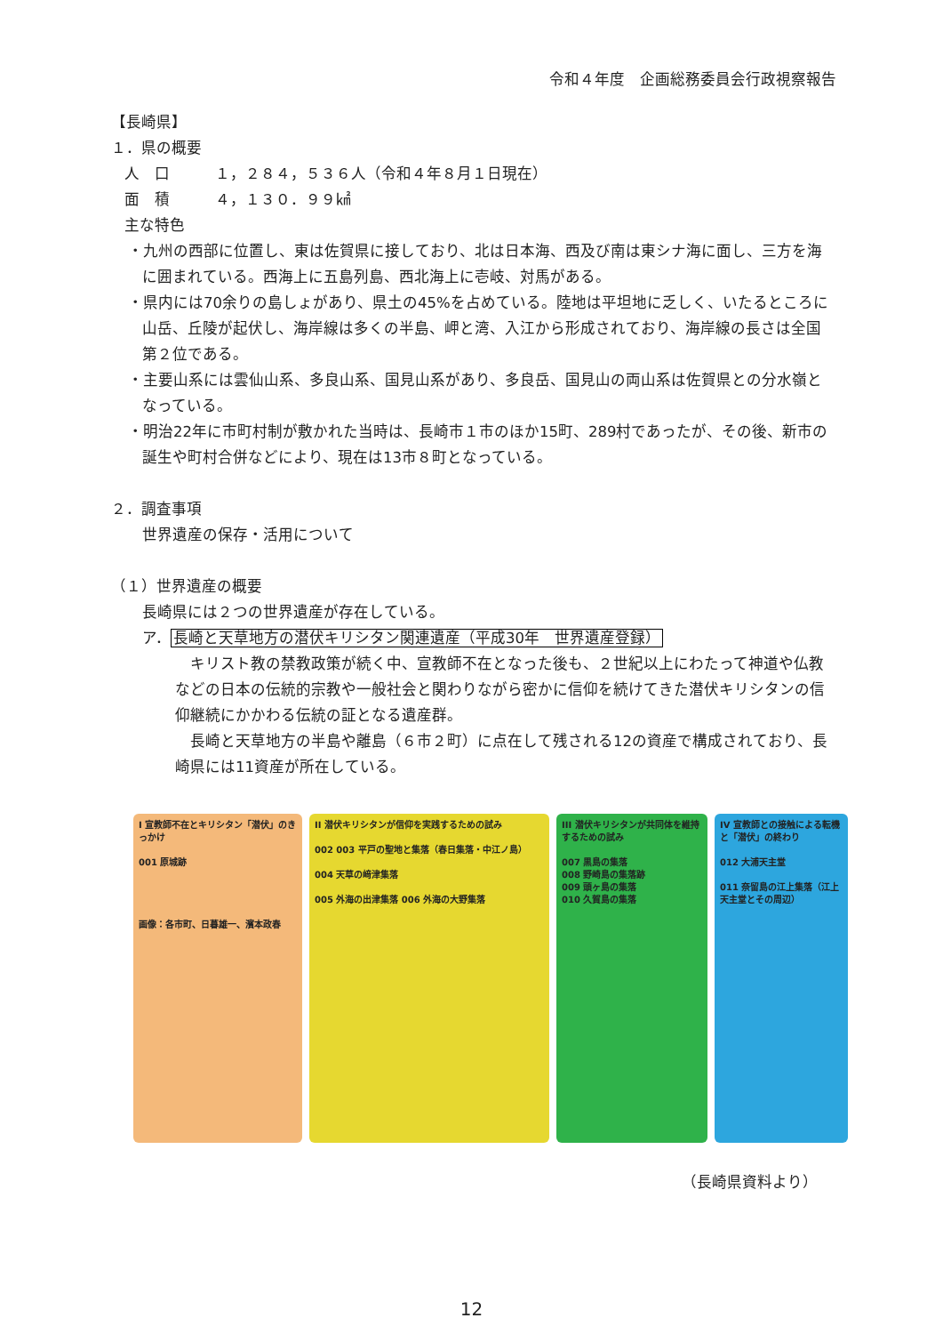令和４年度　企画総務委員会行政視察報告
【長崎県】
１．県の概要
人　口　　　１，２８４，５３６人（令和４年８月１日現在）
面　積　　　４，１３０．９９㎢
主な特色
・九州の西部に位置し、東は佐賀県に接しており、北は日本海、西及び南は東シナ海に面し、三方を海に囲まれている。西海上に五島列島、西北海上に壱岐、対馬がある。
・県内には70余りの島しょがあり、県土の45%を占めている。陸地は平坦地に乏しく、いたるところに山岳、丘陵が起伏し、海岸線は多くの半島、岬と湾、入江から形成されており、海岸線の長さは全国第２位である。
・主要山系には雲仙山系、多良山系、国見山系があり、多良岳、国見山の両山系は佐賀県との分水嶺となっている。
・明治22年に市町村制が敷かれた当時は、長崎市１市のほか15町、289村であったが、その後、新市の誕生や町村合併などにより、現在は13市８町となっている。
２．調査事項
世界遺産の保存・活用について
（１）世界遺産の概要
長崎県には２つの世界遺産が存在している。
ア．長崎と天草地方の潜伏キリシタン関連遺産（平成30年　世界遺産登録）
　キリスト教の禁教政策が続く中、宣教師不在となった後も、２世紀以上にわたって神道や仏教などの日本の伝統的宗教や一般社会と関わりながら密かに信仰を続けてきた潜伏キリシタンの信仰継続にかかわる伝統の証となる遺産群。
　長崎と天草地方の半島や離島（６市２町）に点在して残される12の資産で構成されており、長崎県には11資産が所在している。
I 宣教師不在とキリシタン「潜伏」のきっかけ
001 原城跡
画像：各市町、日暮雄一、濱本政春
II 潜伏キリシタンが信仰を実践するための試み
002 003 平戸の聖地と集落（春日集落・中江ノ島）
004 天草の﨑津集落
005 外海の出津集落 006 外海の大野集落
III 潜伏キリシタンが共同体を維持するための試み
007 黒島の集落
008 野崎島の集落跡
009 頭ヶ島の集落
010 久賀島の集落
IV 宣教師との接触による転機と「潜伏」の終わり
012 大浦天主堂
011 奈留島の江上集落（江上天主堂とその周辺）
（長崎県資料より）
12